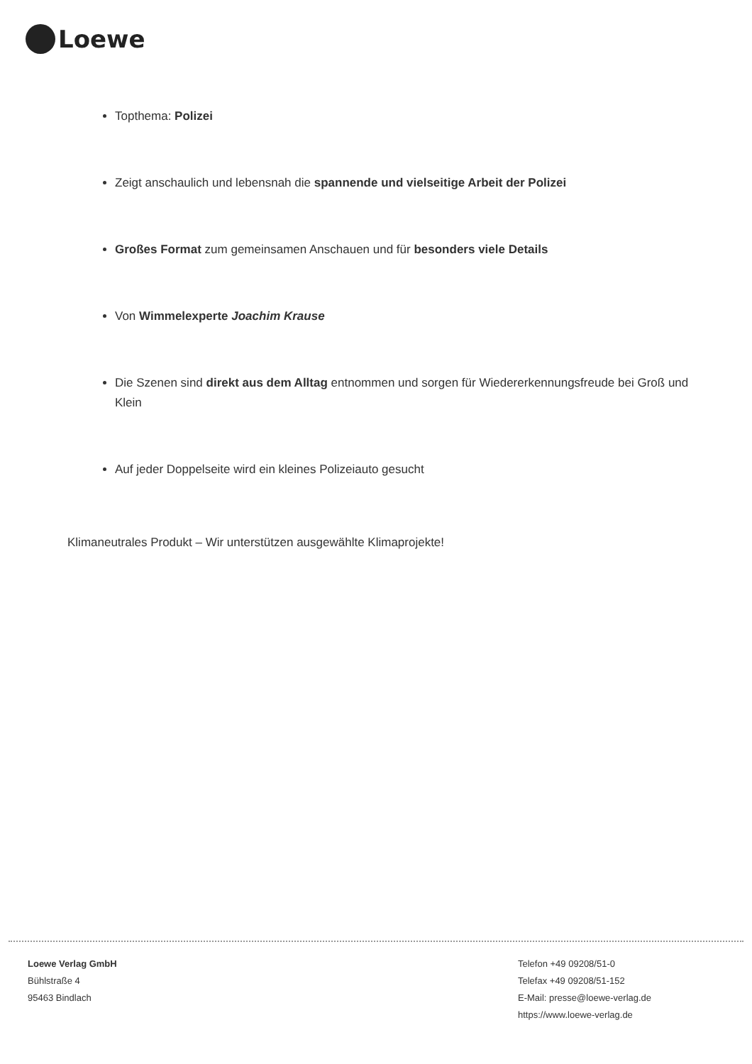Loewe
Topthema: Polizei
Zeigt anschaulich und lebensnah die spannende und vielseitige Arbeit der Polizei
Großes Format zum gemeinsamen Anschauen und für besonders viele Details
Von Wimmelexperte Joachim Krause
Die Szenen sind direkt aus dem Alltag entnommen und sorgen für Wiedererkennungsfreude bei Groß und Klein
Auf jeder Doppelseite wird ein kleines Polizeiauto gesucht
Klimaneutrales Produkt – Wir unterstützen ausgewählte Klimaprojekte!
Loewe Verlag GmbH
Bühlstraße 4
95463 Bindlach
Telefon +49 09208/51-0
Telefax +49 09208/51-152
E-Mail: presse@loewe-verlag.de
https://www.loewe-verlag.de